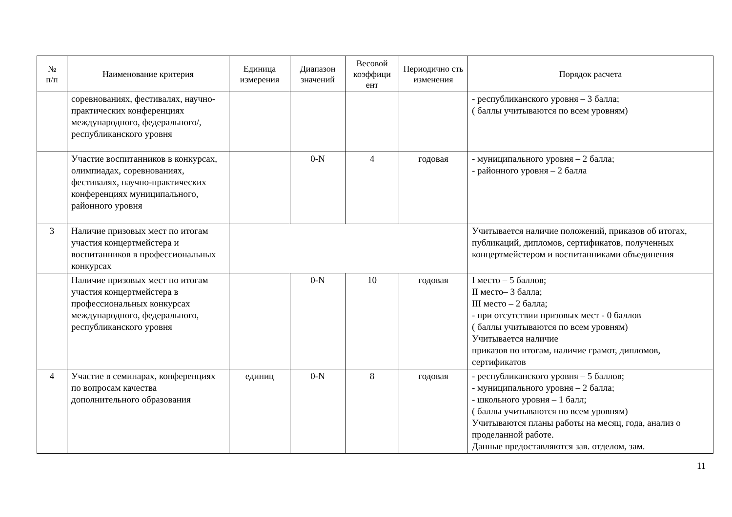| № п/п | Наименование критерия | Единица измерения | Диапазон значений | Весовой коэффици ент | Периодично сть изменения | Порядок расчета |
| --- | --- | --- | --- | --- | --- | --- |
| | соревнованиях, фестивалях, научно-практических конференциях международного, федерального/, республиканского уровня | | | | | - республиканского уровня – 3 балла; ( баллы учитываются по всем уровням) |
| | Участие воспитанников в конкурсах, олимпиадах, соревнованиях, фестивалях, научно-практических конференциях муниципального, районного уровня | | 0-N | 4 | годовая | - муниципального уровня – 2 балла; - районного уровня – 2 балла |
| 3 | Наличие призовых мест по итогам участия концертмейстера и воспитанников в профессиональных конкурсах | | | | | Учитывается наличие положений, приказов об итогах, публикаций, дипломов, сертификатов, полученных концертмейстером и воспитанниками объединения |
| | Наличие призовых мест по итогам участия концертмейстера в профессиональных конкурсах международного, федерального, республиканского уровня | | 0-N | 10 | годовая | I место – 5 баллов; II место– 3 балла; III место – 2 балла; - при отсутствии призовых мест - 0 баллов ( баллы учитываются по всем уровням) Учитывается наличие приказов по итогам, наличие грамот, дипломов, сертификатов |
| 4 | Участие в семинарах, конференциях по вопросам качества дополнительного образования | единиц | 0-N | 8 | годовая | - республиканского уровня – 5 баллов; - муниципального уровня – 2 балла; - школьного уровня – 1 балл; ( баллы учитываются по всем уровням) Учитываются планы работы на месяц, года, анализ о проделанной работе. Данные предоставляются зав. отделом, зам. |
11